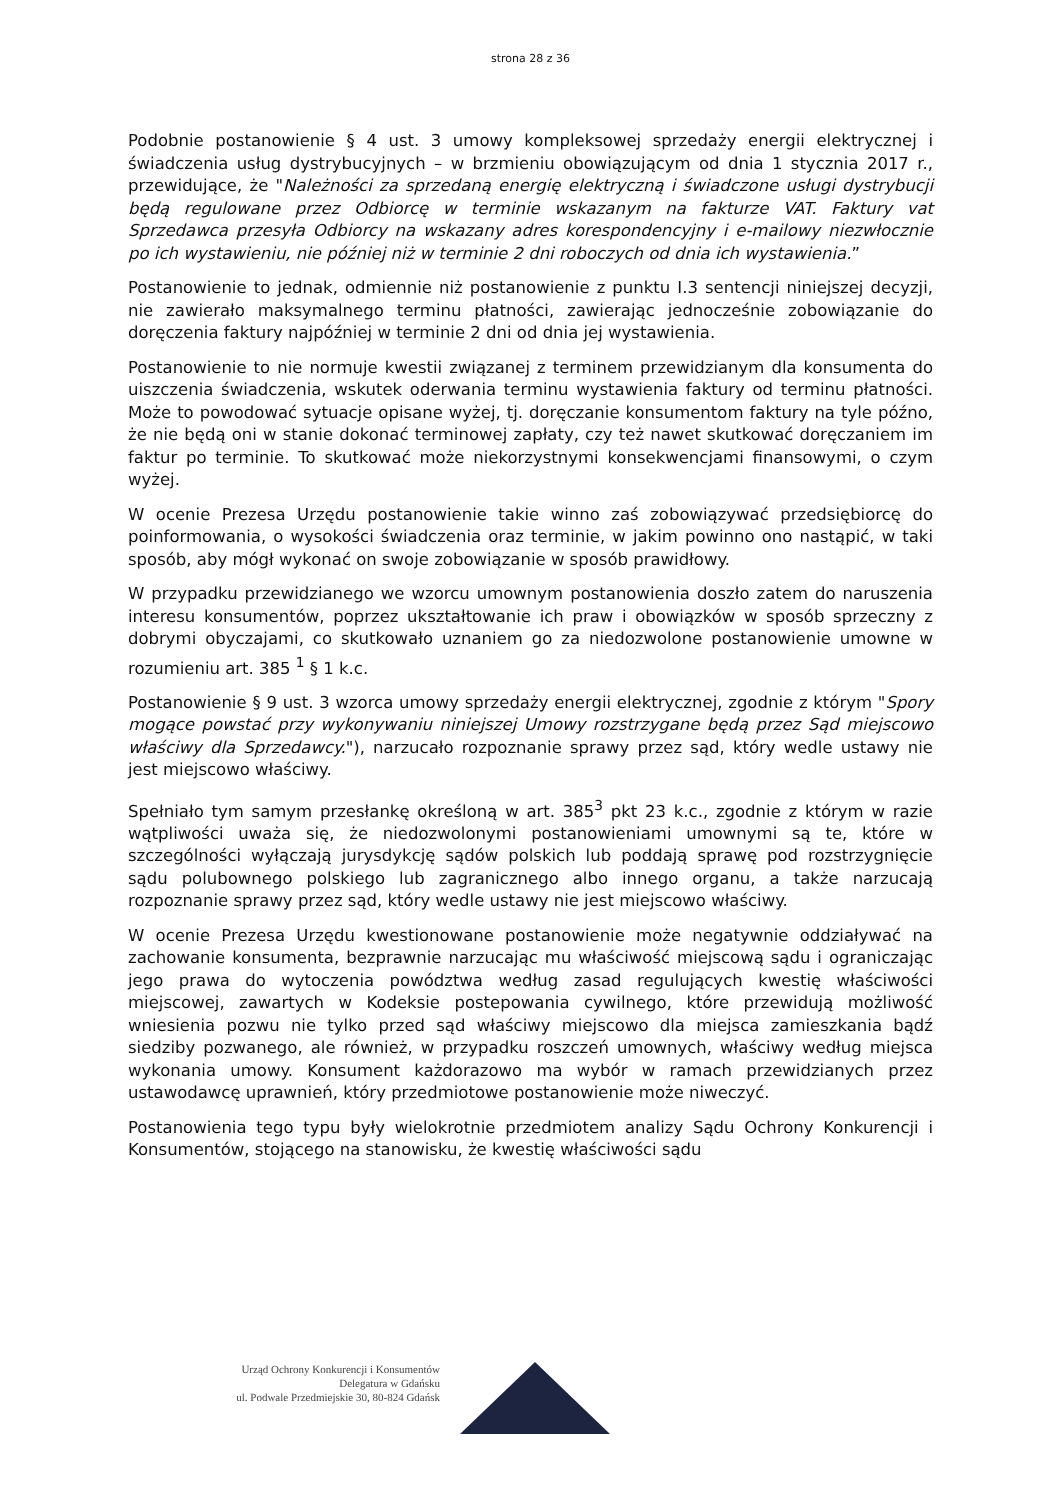strona 28 z 36
Podobnie postanowienie § 4 ust. 3 umowy kompleksowej sprzedaży energii elektrycznej i świadczenia usług dystrybucyjnych – w brzmieniu obowiązującym od dnia 1 stycznia 2017 r., przewidujące, że "Należności za sprzedaną energię elektryczną i świadczone usługi dystrybucji będą regulowane przez Odbiorcę w terminie wskazanym na fakturze VAT. Faktury vat Sprzedawca przesyła Odbiorcy na wskazany adres korespondencyjny i e-mailowy niezwłocznie po ich wystawieniu, nie później niż w terminie 2 dni roboczych od dnia ich wystawienia.”
Postanowienie to jednak, odmiennie niż postanowienie z punktu I.3 sentencji niniejszej decyzji, nie zawierało maksymalnego terminu płatności, zawierając jednocześnie zobowiązanie do doręczenia faktury najpóźniej w terminie 2 dni od dnia jej wystawienia.
Postanowienie to nie normuje kwestii związanej z terminem przewidzianym dla konsumenta do uiszczenia świadczenia, wskutek oderwania terminu wystawienia faktury od terminu płatności. Może to powodować sytuacje opisane wyżej, tj. doręczanie konsumentom faktury na tyle późno, że nie będą oni w stanie dokonać terminowej zapłaty, czy też nawet skutkować doręczaniem im faktur po terminie. To skutkować może niekorzystnymi konsekwencjami finansowymi, o czym wyżej.
W ocenie Prezesa Urzędu postanowienie takie winno zaś zobowiązywać przedsiębiorcę do poinformowania, o wysokości świadczenia oraz terminie, w jakim powinno ono nastąpić, w taki sposób, aby mógł wykonać on swoje zobowiązanie w sposób prawidłowy.
W przypadku przewidzianego we wzorcu umownym postanowienia doszło zatem do naruszenia interesu konsumentów, poprzez ukształtowanie ich praw i obowiązków w sposób sprzeczny z dobrymi obyczajami, co skutkowało uznaniem go za niedozwolone postanowienie umowne w rozumieniu art. 385 <sup>1</sup> § 1 k.c.
Postanowienie § 9 ust. 3 wzorca umowy sprzedaży energii elektrycznej, zgodnie z którym "Spory mogące powstać przy wykonywaniu niniejszej Umowy rozstrzygane będą przez Sąd miejscowo właściwy dla Sprzedawcy."), narzucało rozpoznanie sprawy przez sąd, który wedle ustawy nie jest miejscowo właściwy.
Spełniało tym samym przesłankę określoną w art. 385<sup>3</sup> pkt 23 k.c., zgodnie z którym w razie wątpliwości uważa się, że niedozwolonymi postanowieniami umownymi są te, które w szczególności wyłączają jurysdykcję sądów polskich lub poddają sprawę pod rozstrzygnięcie sądu polubownego polskiego lub zagranicznego albo innego organu, a także narzucają rozpoznanie sprawy przez sąd, który wedle ustawy nie jest miejscowo właściwy.
W ocenie Prezesa Urzędu kwestionowane postanowienie może negatywnie oddziaływać na zachowanie konsumenta, bezprawnie narzucając mu właściwość miejscową sądu i ograniczając jego prawa do wytoczenia powództwa według zasad regulujących kwestię właściwości miejscowej, zawartych w Kodeksie postepowania cywilnego, które przewidują możliwość wniesienia pozwu nie tylko przed sąd właściwy miejscowo dla miejsca zamieszkania bądź siedziby pozwanego, ale również, w przypadku roszczeń umownych, właściwy według miejsca wykonania umowy. Konsument każdorazowo ma wybór w ramach przewidzianych przez ustawodawcę uprawnień, który przedmiotowe postanowienie może niweczyć.
Postanowienia tego typu były wielokrotnie przedmiotem analizy Sądu Ochrony Konkurencji i Konsumentów, stojącego na stanowisku, że kwestię właściwości sądu
Urząd Ochrony Konkurencji i Konsumentów
Delegatura w Gdańsku
ul. Podwale Przedmiejskie 30, 80-824 Gdańsk